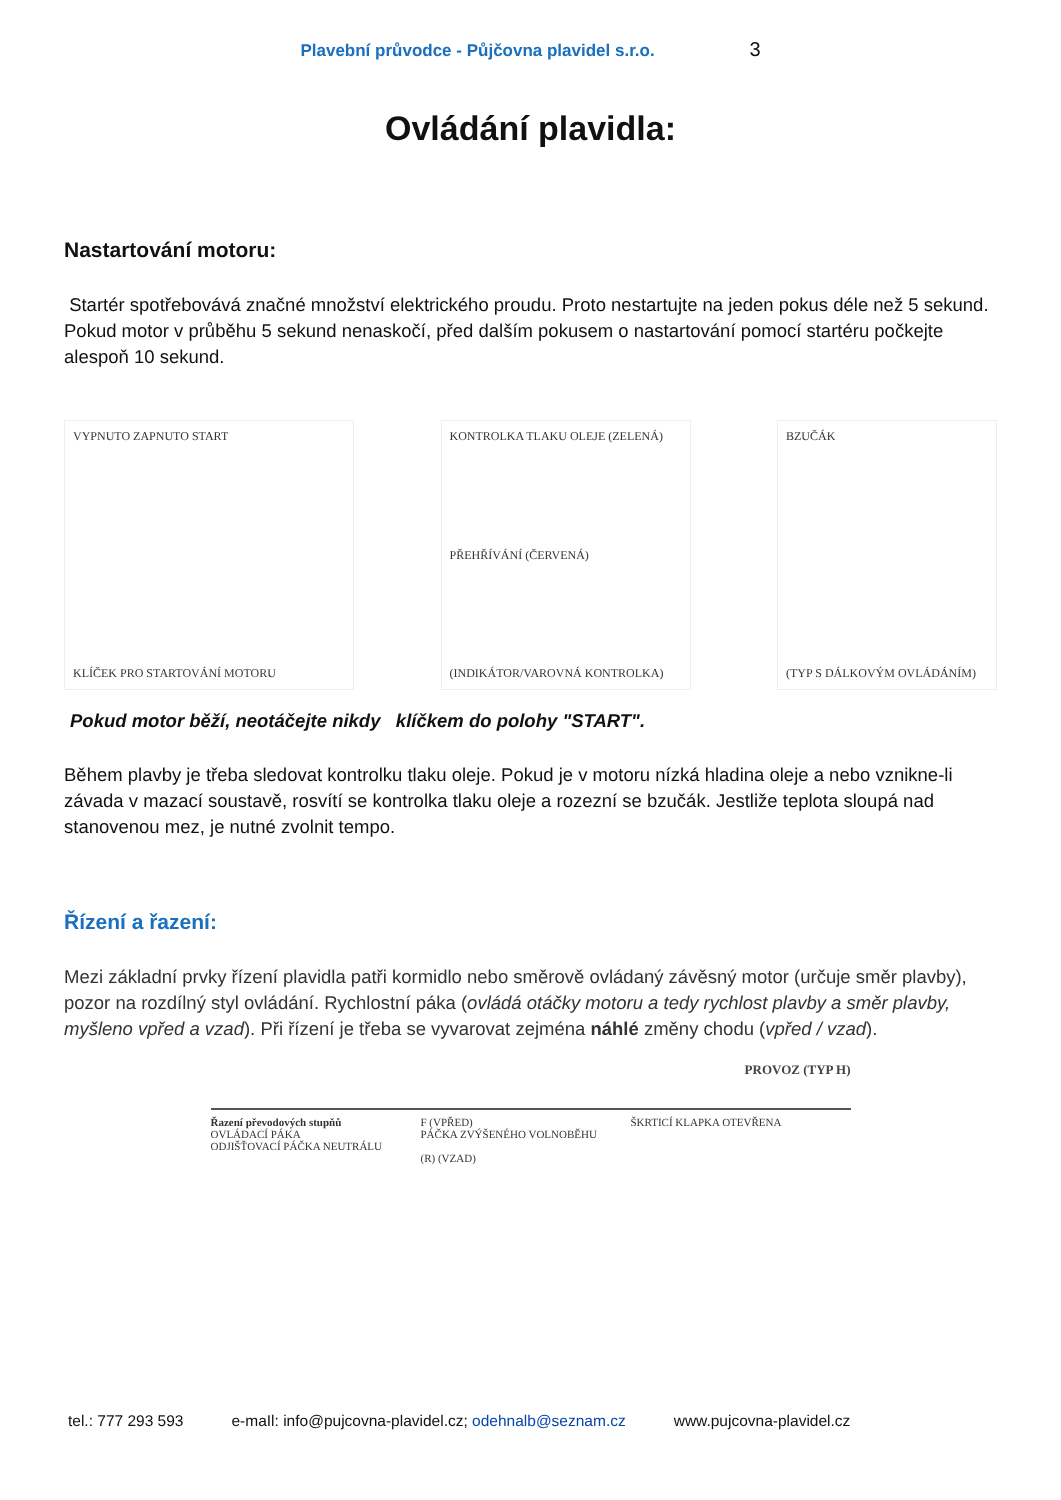Plavební průvodce - Půjčovna plavidel s.r.o. 3
Ovládání plavidla:
Nastartování motoru:
Startér spotřebovává značné množství elektrického proudu. Proto nestartujte na jeden pokus déle než 5 sekund. Pokud motor v průběhu 5 sekund nenaskočí, před dalším pokusem o nastartování pomocí startéru počkejte alespoň 10 sekund.
VYPNUTO ZAPNUTO START
KLÍČEK PRO STARTOVÁNÍ MOTORU
KONTROLKA TLAKU OLEJE (ZELENÁ)
PŘEHŘÍVÁNÍ (ČERVENÁ)
(INDIKÁTOR/VAROVNÁ KONTROLKA)
BZUČÁK
(TYP S DÁLKOVÝM OVLÁDÁNÍM)
Pokud motor běží, neotáčejte nikdy klíčkem do polohy "START".
Během plavby je třeba sledovat kontrolku tlaku oleje. Pokud je v motoru nízká hladina oleje a nebo vznikne-li závada v mazací soustavě, rosvítí se kontrolka tlaku oleje a rozezní se bzučák. Jestliže teplota sloupá nad stanovenou mez, je nutné zvolnit tempo.
Řízení a řazení:
Mezi základní prvky řízení plavidla patři kormidlo nebo směrově ovládaný závěsný motor (určuje směr plavby), pozor na rozdílný styl ovládání. Rychlostní páka (ovládá otáčky motoru a tedy rychlost plavby a směr plavby, myšleno vpřed a vzad). Při řízení je třeba se vyvarovat zejména náhlé změny chodu (vpřed / vzad).
PROVOZ (TYP H)
Řazení převodových stupňů
OVLÁDACÍ PÁKA
ODJIŠŤOVACÍ PÁČKA NEUTRÁLU
F (VPŘED)
PÁČKA ZVÝŠENÉHO VOLNOBĚHU
(R) (VZAD)
ŠKRTICÍ KLAPKA OTEVŘENA
tel.: 777 293 593 e-maIl: info@pujcovna-plavidel.cz; odehnalb@seznam.cz www.pujcovna-plavidel.cz